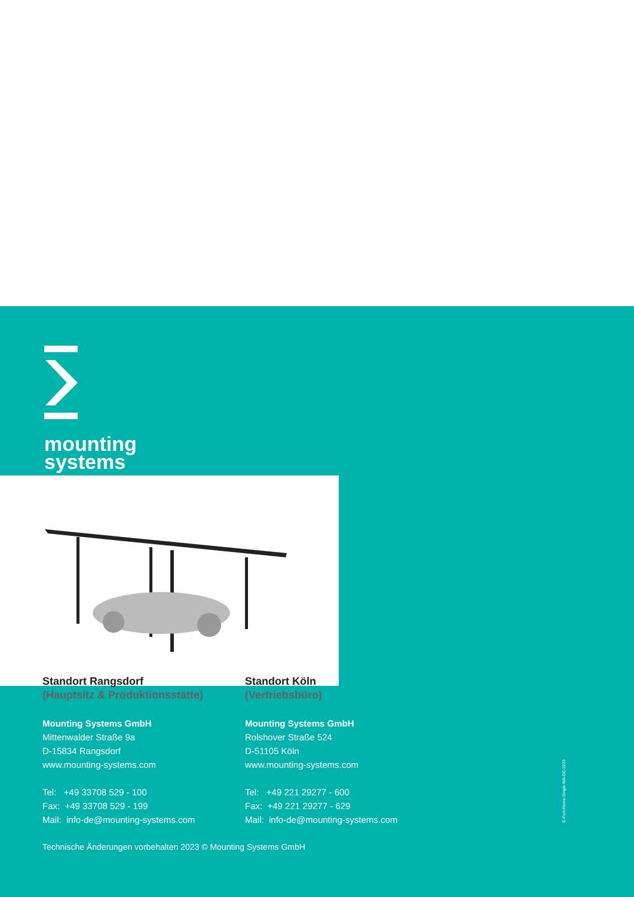mounting
systems
Standort Rangsdorf
(Hauptsitz & Produktionsstätte)
Mounting Systems GmbH
Mittenwalder Straße 9a
D-15834 Rangsdorf
www.mounting-systems.com
Tel: +49 33708 529 - 100
Fax: +49 33708 529 - 199
Mail: info-de@mounting-systems.com
Standort Köln
(Vertriebsbüro)
Mounting Systems GmbH
Rolshover Straße 524
D-51105 Köln
www.mounting-systems.com
Tel: +49 221 29277 - 600
Fax: +49 221 29277 - 629
Mail: info-de@mounting-systems.com
Technische Änderungen vorbehalten 2023 © Mounting Systems GmbH
E-Port-Home-Single-MA-DE-0223